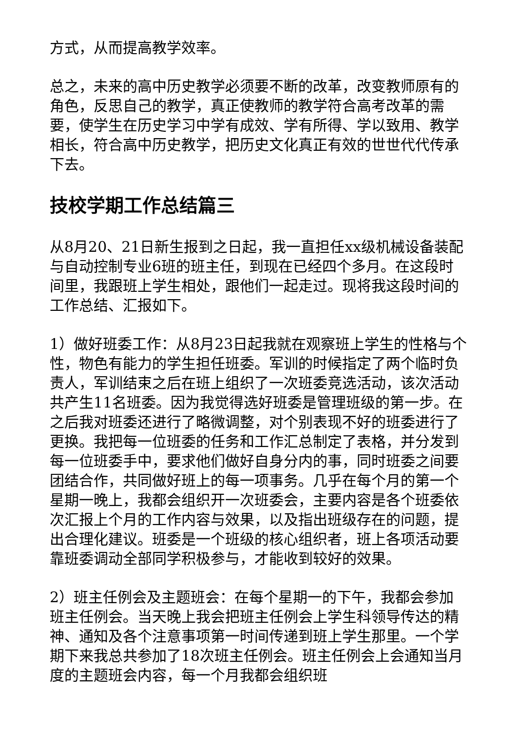方式，从而提高教学效率。
总之，未来的高中历史教学必须要不断的改革，改变教师原有的角色，反思自己的教学，真正使教师的教学符合高考改革的需要，使学生在历史学习中学有成效、学有所得、学以致用、教学相长，符合高中历史教学，把历史文化真正有效的世世代代传承下去。
技校学期工作总结篇三
从8月20、21日新生报到之日起，我一直担任xx级机械设备装配与自动控制专业6班的班主任，到现在已经四个多月。在这段时间里，我跟班上学生相处，跟他们一起走过。现将我这段时间的工作总结、汇报如下。
1）做好班委工作：从8月23日起我就在观察班上学生的性格与个性，物色有能力的学生担任班委。军训的时候指定了两个临时负责人，军训结束之后在班上组织了一次班委竞选活动，该次活动共产生11名班委。因为我觉得选好班委是管理班级的第一步。在之后我对班委还进行了略微调整，对个别表现不好的班委进行了更换。我把每一位班委的任务和工作汇总制定了表格，并分发到每一位班委手中，要求他们做好自身分内的事，同时班委之间要团结合作，共同做好班上的每一项事务。几乎在每个月的第一个星期一晚上，我都会组织开一次班委会，主要内容是各个班委依次汇报上个月的工作内容与效果，以及指出班级存在的问题，提出合理化建议。班委是一个班级的核心组织者，班上各项活动要靠班委调动全部同学积极参与，才能收到较好的效果。
2）班主任例会及主题班会：在每个星期一的下午，我都会参加班主任例会。当天晚上我会把班主任例会上学生科领导传达的精神、通知及各个注意事项第一时间传递到班上学生那里。一个学期下来我总共参加了18次班主任例会。班主任例会上会通知当月度的主题班会内容，每一个月我都会组织班